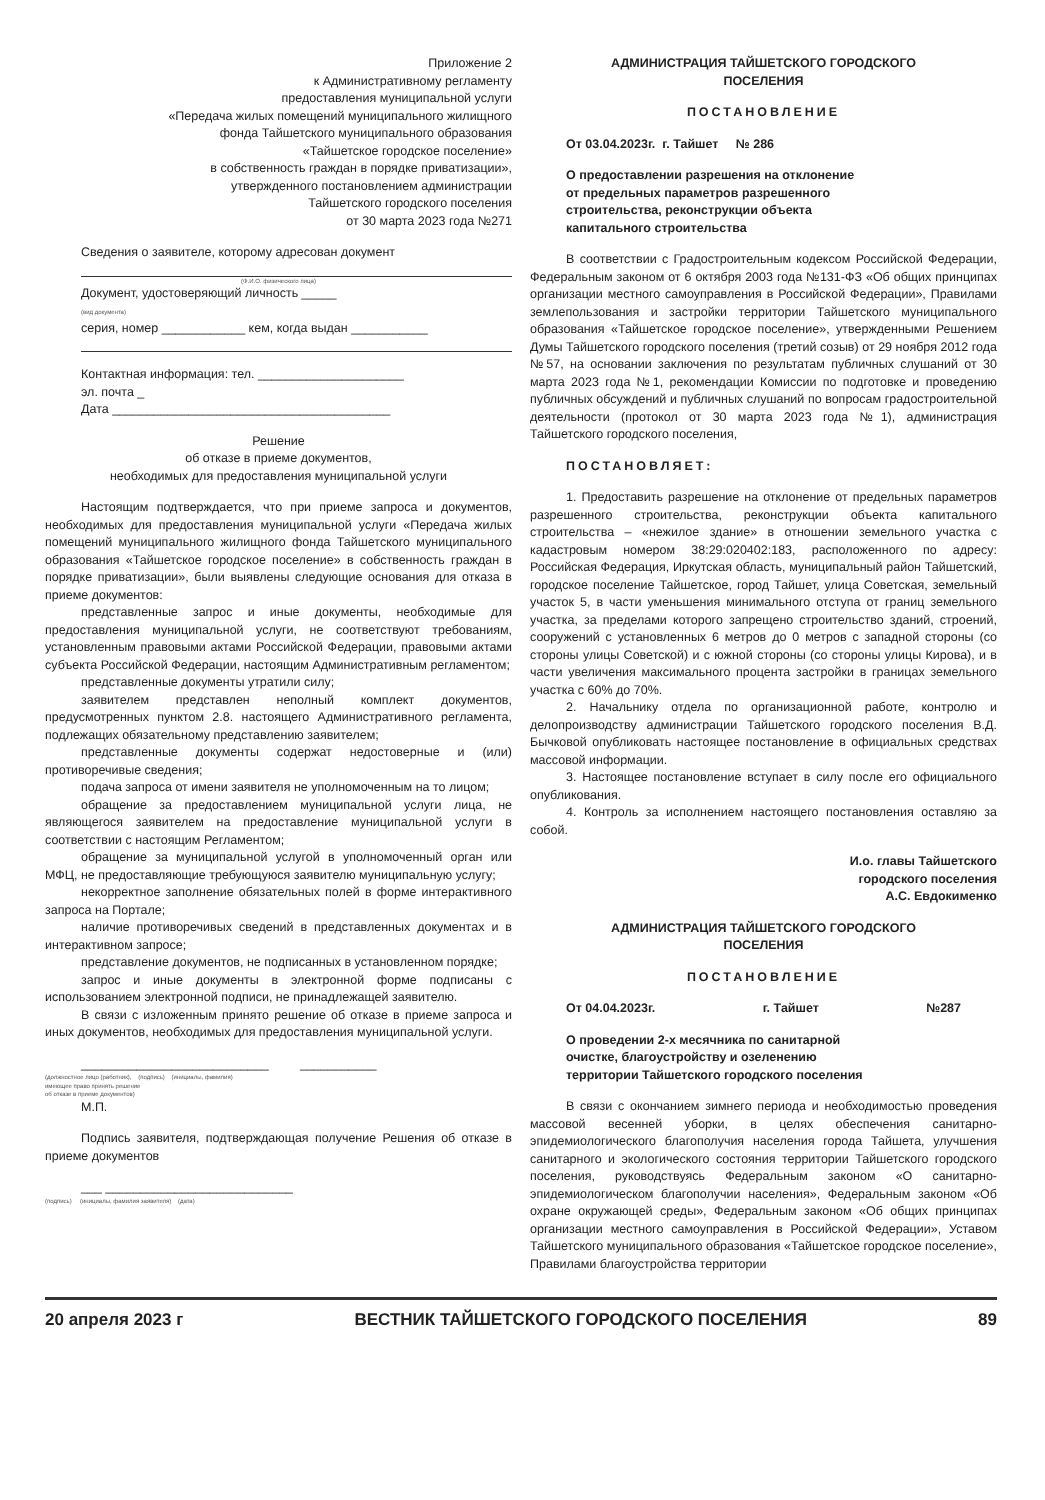Приложение 2
к Административному регламенту
предоставления муниципальной услуги
«Передача жилых помещений муниципального жилищного
фонда Тайшетского муниципального образования
«Тайшетское городское поселение»
в собственность граждан в порядке приватизации»,
утвержденного постановлением администрации
Тайшетского городского поселения
от 30 марта 2023 года №271
Сведения о заявителе, которому адресован документ
(Ф.И.О. физического лица)
Документ, удостоверяющий личность _____
(вид документа)
серия, номер ____________ кем, когда выдан ___________
Контактная информация: тел. _____________________
эл. почта _
Дата ________________________________________
Решение
об отказе в приеме документов,
необходимых для предоставления муниципальной услуги
Настоящим подтверждается, что при приеме запроса и документов, необходимых для предоставления муниципальной услуги «Передача жилых помещений муниципального жилищного фонда Тайшетского муниципального образования «Тайшетское городское поселение» в собственность граждан в порядке приватизации», были выявлены следующие основания для отказа в приеме документов:
представленные запрос и иные документы, необходимые для предоставления муниципальной услуги, не соответствуют требованиям, установленным правовыми актами Российской Федерации, правовыми актами субъекта Российской Федерации, настоящим Административным регламентом;
представленные документы утратили силу;
заявителем представлен неполный комплект документов, предусмотренных пунктом 2.8. настоящего Административного регламента, подлежащих обязательному представлению заявителем;
представленные документы содержат недостоверные и (или) противоречивые сведения;
подача запроса от имени заявителя не уполномоченным на то лицом;
обращение за предоставлением муниципальной услуги лица, не являющегося заявителем на предоставление муниципальной услуги в соответствии с настоящим Регламентом;
обращение за муниципальной услугой в уполномоченный орган или МФЦ, не предоставляющие требующуюся заявителю муниципальную услугу;
некорректное заполнение обязательных полей в форме интерактивного запроса на Портале;
наличие противоречивых сведений в представленных документах и в интерактивном запросе;
представление документов, не подписанных в установленном порядке;
запрос и иные документы в электронной форме подписаны с использованием электронной подписи, не принадлежащей заявителю.
В связи с изложенным принято решение об отказе в приеме запроса и иных документов, необходимых для предоставления муниципальной услуги.
___________________________ ___________
(должностное лицо (работник), (подпись) (инициалы, фамилия)
имеющее право принять решение
об отказе в приеме документов)
М.П.
Подпись заявителя, подтверждающая получение Решения об отказе в приеме документов
___ ___________________________
(подпись) (инициалы, фамилия заявителя) (дата)
АДМИНИСТРАЦИЯ ТАЙШЕТСКОГО ГОРОДСКОГО
ПОСЕЛЕНИЯ
ПОСТАНОВЛЕНИЕ
От 03.04.2023г. г. Тайшет № 286
О предоставлении разрешения на отклонение
от предельных параметров разрешенного
строительства, реконструкции объекта
капитального строительства
В соответствии с Градостроительным кодексом Российской Федерации, Федеральным законом от 6 октября 2003 года №131-ФЗ «Об общих принципах организации местного самоуправления в Российской Федерации», Правилами землепользования и застройки территории Тайшетского муниципального образования «Тайшетское городское поселение», утвержденными Решением Думы Тайшетского городского поселения (третий созыв) от 29 ноября 2012 года №57, на основании заключения по результатам публичных слушаний от 30 марта 2023 года №1, рекомендации Комиссии по подготовке и проведению публичных обсуждений и публичных слушаний по вопросам градостроительной деятельности (протокол от 30 марта 2023 года №1), администрация Тайшетского городского поселения,
ПОСТАНОВЛЯЕТ:
1. Предоставить разрешение на отклонение от предельных параметров разрешенного строительства, реконструкции объекта капитального строительства – «нежилое здание» в отношении земельного участка с кадастровым номером 38:29:020402:183, расположенного по адресу: Российская Федерация, Иркутская область, муниципальный район Тайшетский, городское поселение Тайшетское, город Тайшет, улица Советская, земельный участок 5, в части уменьшения минимального отступа от границ земельного участка, за пределами которого запрещено строительство зданий, строений, сооружений с установленных 6 метров до 0 метров с западной стороны (со стороны улицы Советской) и с южной стороны (со стороны улицы Кирова), и в части увеличения максимального процента застройки в границах земельного участка с 60% до 70%.
2. Начальнику отдела по организационной работе, контролю и делопроизводству администрации Тайшетского городского поселения В.Д. Бычковой опубликовать настоящее постановление в официальных средствах массовой информации.
3. Настоящее постановление вступает в силу после его официального опубликования.
4. Контроль за исполнением настоящего постановления оставляю за собой.
И.о. главы Тайшетского
городского поселения
А.С. Евдокименко
АДМИНИСТРАЦИЯ ТАЙШЕТСКОГО ГОРОДСКОГО
ПОСЕЛЕНИЯ
ПОСТАНОВЛЕНИЕ
От 04.04.2023г. г. Тайшет №287
О проведении 2-х месячника по санитарной
очистке, благоустройству и озеленению
территории Тайшетского городского поселения
В связи с окончанием зимнего периода и необходимостью проведения массовой весенней уборки, в целях обеспечения санитарно-эпидемиологического благополучия населения города Тайшета, улучшения санитарного и экологического состояния территории Тайшетского городского поселения, руководствуясь Федеральным законом «О санитарно-эпидемиологическом благополучии населения», Федеральным законом «Об охране окружающей среды», Федеральным законом «Об общих принципах организации местного самоуправления в Российской Федерации», Уставом Тайшетского муниципального образования «Тайшетское городское поселение», Правилами благоустройства территории
20 апреля 2023 г ВЕСТНИК ТАЙШЕТСКОГО ГОРОДСКОГО ПОСЕЛЕНИЯ 89